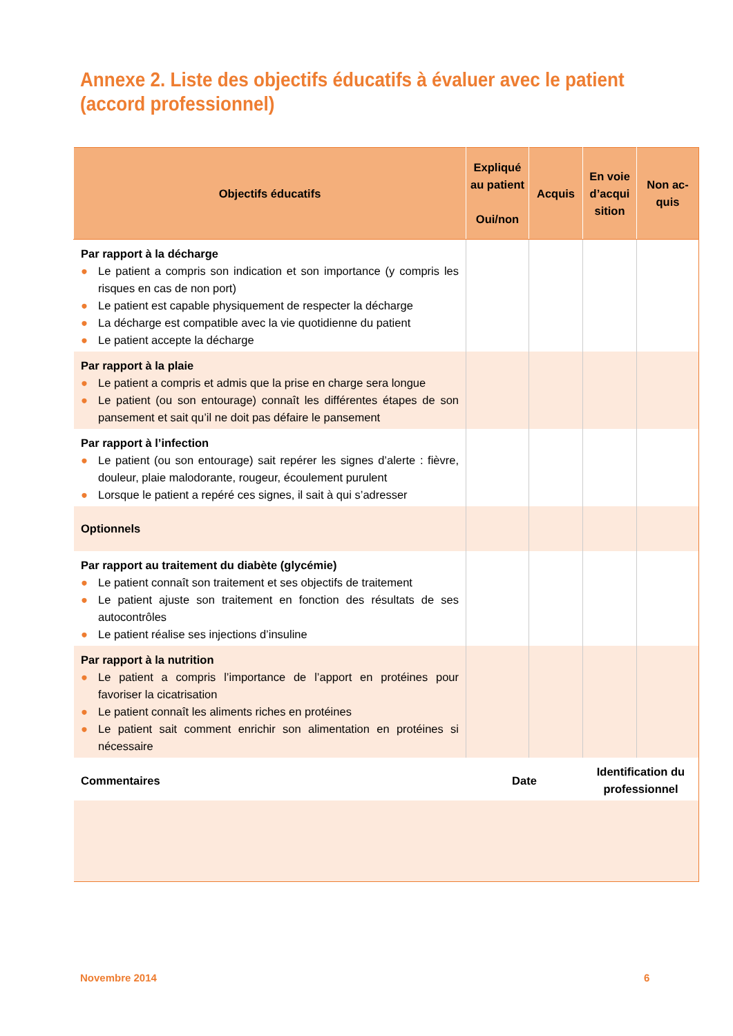Annexe 2. Liste des objectifs éducatifs à évaluer avec le patient
(accord professionnel)
| Objectifs éducatifs | Expliqué au patient Oui/non | Acquis | En voie d’acqui sition | Non ac-quis |
| --- | --- | --- | --- | --- |
| Par rapport à la décharge ● Le patient a compris son indication et son importance (y compris les risques en cas de non port) ● Le patient est capable physiquement de respecter la décharge ● La décharge est compatible avec la vie quotidienne du patient ● Le patient accepte la décharge | | | | |
| Par rapport à la plaie ● Le patient a compris et admis que la prise en charge sera longue ● Le patient (ou son entourage) connaît les différentes étapes de son pansement et sait qu’il ne doit pas défaire le pansement | | | | |
| Par rapport à l’infection ● Le patient (ou son entourage) sait repérer les signes d’alerte : fièvre, douleur, plaie malodorante, rougeur, écoulement purulent ● Lorsque le patient a repéré ces signes, il sait à qui s’adresser | | | | |
| Optionnels | | | | |
| Par rapport au traitement du diabète (glycémie) ● Le patient connaît son traitement et ses objectifs de traitement ● Le patient ajuste son traitement en fonction des résultats de ses autocontrôles ● Le patient réalise ses injections d’insuline | | | | |
| Par rapport à la nutrition ● Le patient a compris l’importance de l’apport en protéines pour favoriser la cicatrisation ● Le patient connaît les aliments riches en protéines ● Le patient sait comment enrichir son alimentation en protéines si nécessaire | | | | |
| Commentaires | Date | | Identification du professionnel | |
Novembre 2014 6